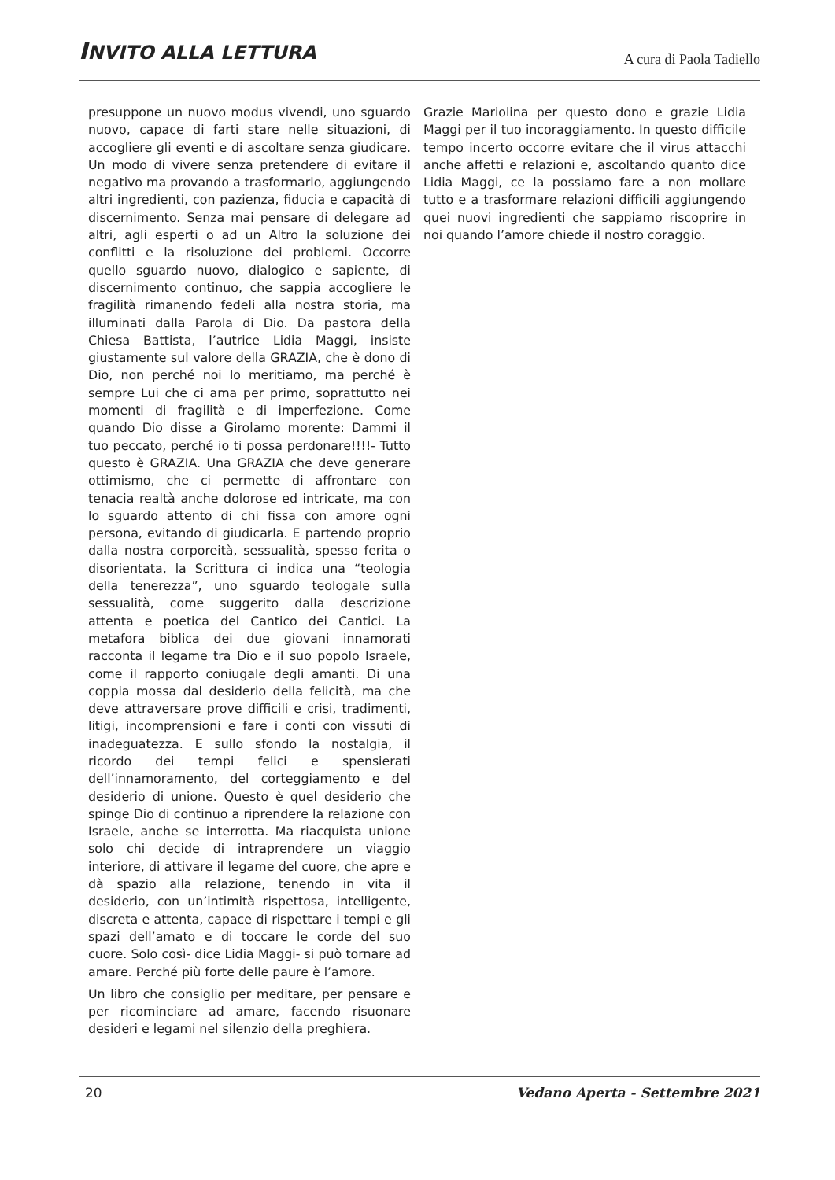INVITO ALLA LETTURA
A cura di Paola Tadiello
presuppone un nuovo modus vivendi, uno sguardo nuovo, capace di farti stare nelle situazioni, di accogliere gli eventi e di ascoltare senza giudicare. Un modo di vivere senza pretendere di evitare il negativo ma provando a trasformarlo, aggiungendo altri ingredienti, con pazienza, fiducia e capacità di discernimento. Senza mai pensare di delegare ad altri, agli esperti o ad un Altro la soluzione dei conflitti e la risoluzione dei problemi. Occorre quello sguardo nuovo, dialogico e sapiente, di discernimento continuo, che sappia accogliere le fragilità rimanendo fedeli alla nostra storia, ma illuminati dalla Parola di Dio. Da pastora della Chiesa Battista, l’autrice Lidia Maggi, insiste giustamente sul valore della GRAZIA, che è dono di Dio, non perché noi lo meritiamo, ma perché è sempre Lui che ci ama per primo, soprattutto nei momenti di fragilità e di imperfezione. Come quando Dio disse a Girolamo morente: Dammi il tuo peccato, perché io ti possa perdonare!!!!- Tutto questo è GRAZIA. Una GRAZIA che deve generare ottimismo, che ci permette di affrontare con tenacia realtà anche dolorose ed intricate, ma con lo sguardo attento di chi fissa con amore ogni persona, evitando di giudicarla. E partendo proprio dalla nostra corporeità, sessualità, spesso ferita o disorientata, la Scrittura ci indica una “teologia della tenerezza”, uno sguardo teologale sulla sessualità, come suggerito dalla descrizione attenta e poetica del Cantico dei Cantici. La metafora biblica dei due giovani innamorati racconta il legame tra Dio e il suo popolo Israele, come il rapporto coniugale degli amanti. Di una coppia mossa dal desiderio della felicità, ma che deve attraversare prove difficili e crisi, tradimenti, litigi, incomprensioni e fare i conti con vissuti di inadeguatezza. E sullo sfondo la nostalgia, il ricordo dei tempi felici e spensierati dell’innamoramento, del corteggiamento e del desiderio di unione. Questo è quel desiderio che spinge Dio di continuo a riprendere la relazione con Israele, anche se interrotta. Ma riacquista unione solo chi decide di intraprendere un viaggio interiore, di attivare il legame del cuore, che apre e dà spazio alla relazione, tenendo in vita il desiderio, con un’intimità rispettosa, intelligente, discreta e attenta, capace di rispettare i tempi e gli spazi dell’amato e di toccare le corde del suo cuore. Solo così- dice Lidia Maggi- si può tornare ad amare. Perché più forte delle paure è l’amore.
Un libro che consiglio per meditare, per pensare e per ricominciare ad amare, facendo risuonare desideri e legami nel silenzio della preghiera.
Grazie Mariolina per questo dono e grazie Lidia Maggi per il tuo incoraggiamento. In questo difficile tempo incerto occorre evitare che il virus attacchi anche affetti e relazioni e, ascoltando quanto dice Lidia Maggi, ce la possiamo fare a non mollare tutto e a trasformare relazioni difficili aggiungendo quei nuovi ingredienti che sappiamo riscoprire in noi quando l’amore chiede il nostro coraggio.
20 Vedano Aperta - Settembre 2021